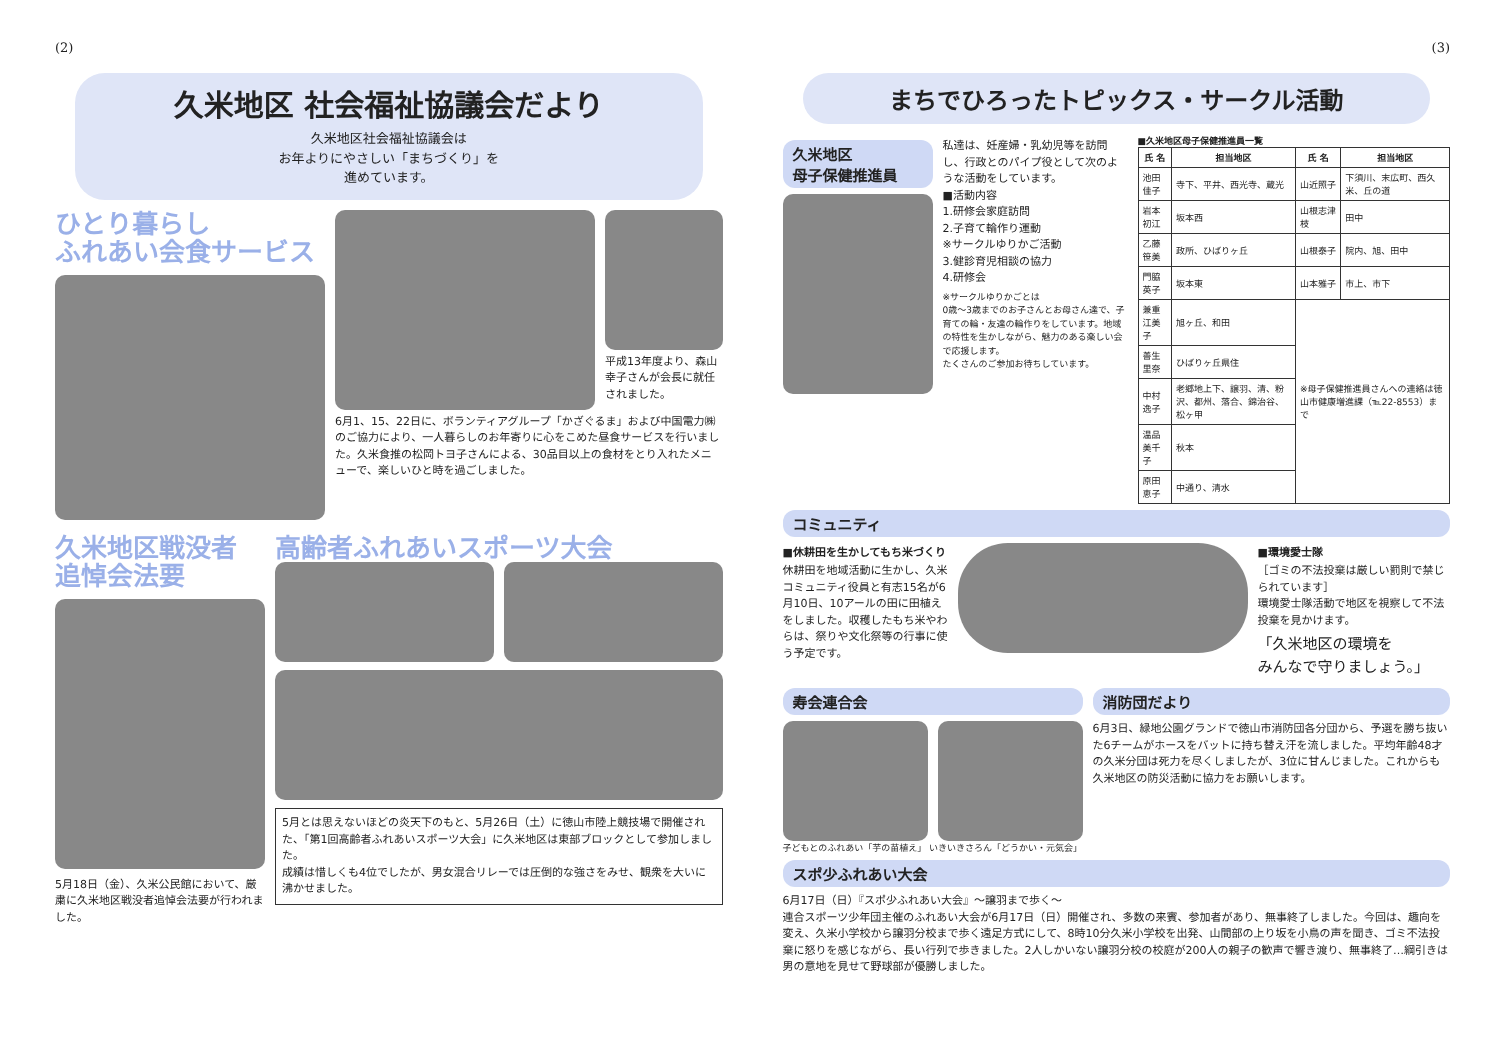(2)
久米地区 社会福祉協議会だより
久米地区社会福祉協議会は
お年よりにやさしい「まちづくり」を
進めています。
ひとり暮らし
ふれあい会食サービス
平成13年度より、森山幸子さんが会長に就任されました。
6月1、15、22日に、ボランティアグループ「かざぐるま」および中国電力㈱のご協力により、一人暮らしのお年寄りに心をこめた昼食サービスを行いました。久米食推の松岡トヨ子さんによる、30品目以上の食材をとり入れたメニューで、楽しいひと時を過ごしました。
久米地区戦没者
追悼会法要
5月18日（金）、久米公民館において、厳粛に久米地区戦没者追悼会法要が行われました。
高齢者ふれあいスポーツ大会
5月とは思えないほどの炎天下のもと、5月26日（土）に徳山市陸上競技場で開催された、「第1回高齢者ふれあいスポーツ大会」に久米地区は東部ブロックとして参加しました。
成績は惜しくも4位でしたが、男女混合リレーでは圧倒的な強さをみせ、観衆を大いに沸かせました。
(3)
まちでひろったトピックス・サークル活動
久米地区
母子保健推進員
私達は、妊産婦・乳幼児等を訪問し、行政とのパイプ役として次のような活動をしています。
■活動内容
1.研修会家庭訪問
2.子育て輪作り運動
※サークルゆりかご活動
3.健診育児相談の協力
4.研修会
※サークルゆりかごとは
0歳～3歳までのお子さんとお母さん達で、子育ての輪・友達の輪作りをしています。地域の特性を生かしながら、魅力のある楽しい会で応援します。
たくさんのご参加お待ちしています。
■久米地区母子保健推進員一覧
| 氏 名 | 担当地区 | 氏 名 | 担当地区 |
| --- | --- | --- | --- |
| 池田佳子 | 寺下、平井、西光寺、蔵光 | 山近照子 | 下須川、末広町、西久米、丘の道 |
| 岩本初江 | 坂本西 | 山根志津枝 | 田中 |
| 乙藤笹美 | 政所、ひばりヶ丘 | 山根泰子 | 院内、旭、田中 |
| 門脇英子 | 坂本東 | 山本雅子 | 市上、市下 |
| 兼重江美子 | 旭ヶ丘、和田 | ※母子保健推進員さんへの連絡は徳山市健康増進課（℡22-8553）まで | |
| 善生里奈 | ひばりヶ丘県住 | | |
| 中村逸子 | 老郷地上下、譲羽、清、粉沢、都州、落合、錦治谷、松ヶ甲 | | |
| 温品美千子 | 秋本 | | |
| 原田恵子 | 中通り、清水 | | |
コミュニティ
■休耕田を生かしてもち米づくり
休耕田を地域活動に生かし、久米コミュニティ役員と有志15名が6月10日、10アールの田に田植えをしました。収穫したもち米やわらは、祭りや文化祭等の行事に使う予定です。
■環境愛士隊
［ゴミの不法投棄は厳しい罰則で禁じられています］
環境愛士隊活動で地区を視察して不法投棄を見かけます。
「久米地区の環境を
みんなで守りましょう。」
寿会連合会
子どもとのふれあい「芋の苗植え」 いきいきさろん「どうかい・元気会」
消防団だより
6月3日、緑地公園グランドで徳山市消防団各分団から、予選を勝ち抜いた6チームがホースをバットに持ち替え汗を流しました。平均年齢48才の久米分団は死力を尽くしましたが、3位に甘んじました。これからも久米地区の防災活動に協力をお願いします。
スポ少ふれあい大会
6月17日（日）『スポ少ふれあい大会』～譲羽まで歩く～
連合スポーツ少年団主催のふれあい大会が6月17日（日）開催され、多数の来賓、参加者があり、無事終了しました。今回は、趣向を変え、久米小学校から譲羽分校まで歩く遠足方式にして、8時10分久米小学校を出発、山間部の上り坂を小鳥の声を聞き、ゴミ不法投棄に怒りを感じながら、長い行列で歩きました。2人しかいない譲羽分校の校庭が200人の親子の歓声で響き渡り、無事終了…綱引きは男の意地を見せて野球部が優勝しました。